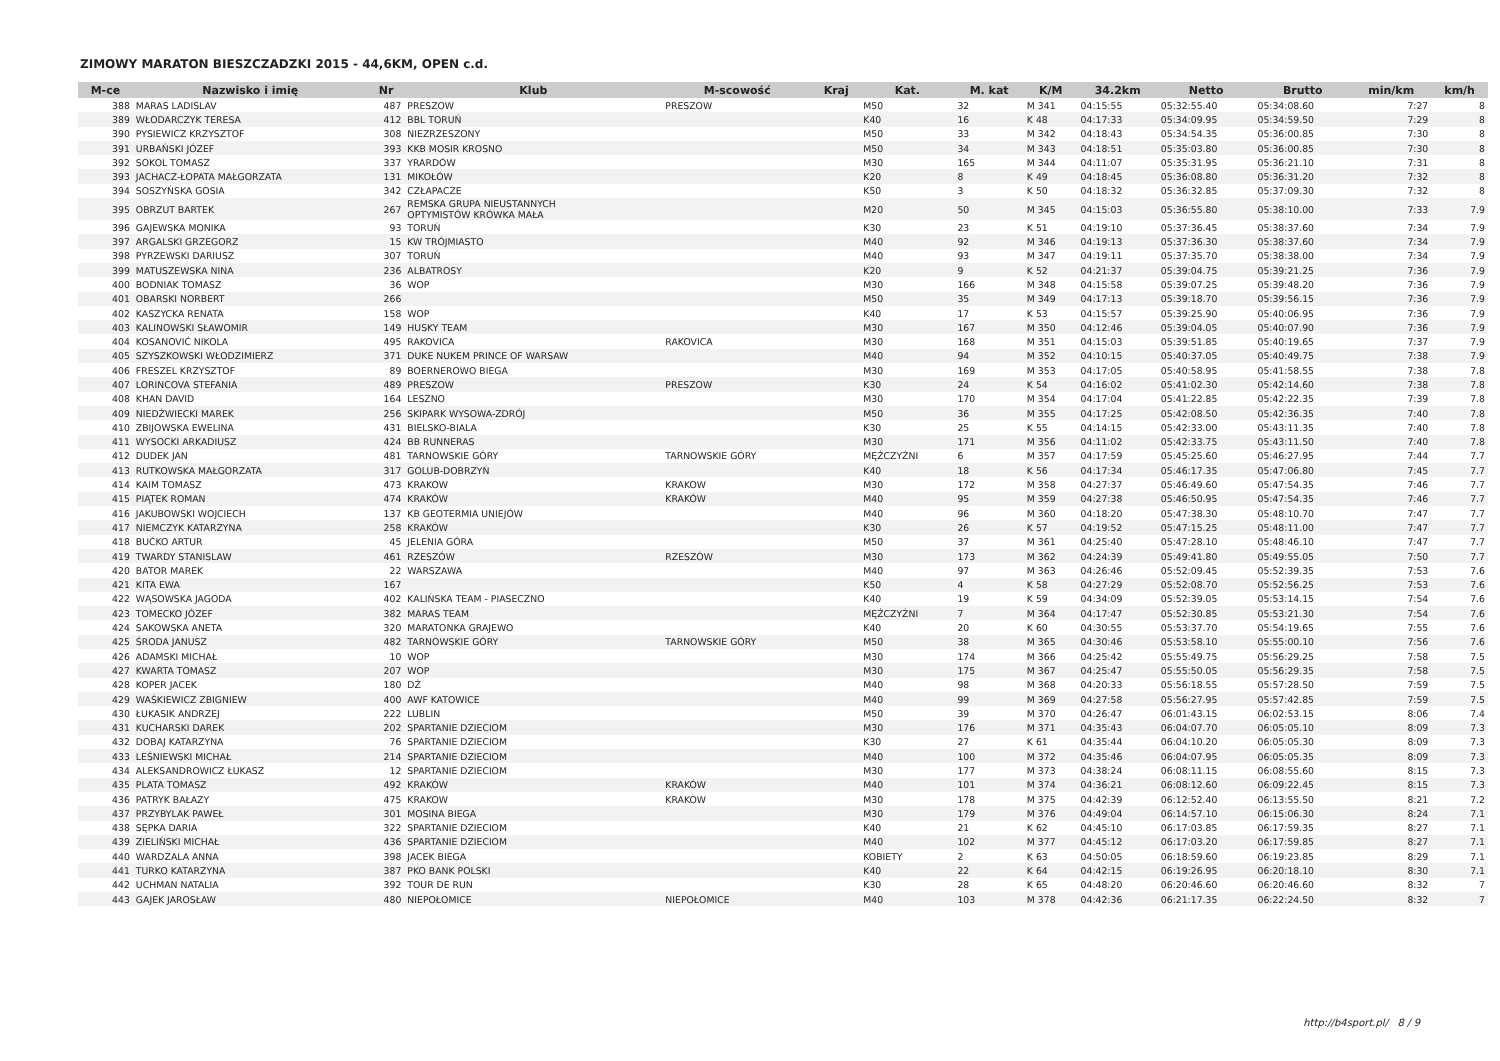ZIMOWY MARATON BIESZCZADZKI 2015 - 44,6KM, OPEN c.d.
| M-ce | Nazwisko i imię | Nr | Klub | M-scowość | Kraj | Kat. | M. kat | K/M | 34.2km | Netto | Brutto | min/km | km/h |
| --- | --- | --- | --- | --- | --- | --- | --- | --- | --- | --- | --- | --- | --- |
| 388 | MARAS LADISLAV | 487 | PRESZOW | PRESZOW | | M50 | 32 | M 341 | 04:15:55 | 05:32:55.40 | 05:34:08.60 | 7:27 | 8 |
| 389 | WŁODARCZYK TERESA | 412 | BBL TORUŃ | | | K40 | 16 | K 48 | 04:17:33 | 05:34:09.95 | 05:34:59.50 | 7:29 | 8 |
| 390 | PYSIEWICZ KRZYSZTOF | 308 | NIEZRZESZONY | | | M50 | 33 | M 342 | 04:18:43 | 05:34:54.35 | 05:36:00.85 | 7:30 | 8 |
| 391 | URBAŃSKI JÓZEF | 393 | KKB MOSIR KROSNO | | | M50 | 34 | M 343 | 04:18:51 | 05:35:03.80 | 05:36:00.85 | 7:30 | 8 |
| 392 | SOKOL TOMASZ | 337 | YRARDÓW | | | M30 | 165 | M 344 | 04:11:07 | 05:35:31.95 | 05:36:21.10 | 7:31 | 8 |
| 393 | JACHACZ-ŁOPATA MAŁGORZATA | 131 | MIKOŁÓW | | | K20 | 8 | K 49 | 04:18:45 | 05:36:08.80 | 05:36:31.20 | 7:32 | 8 |
| 394 | SOSZYŃSKA GOSIA | 342 | CZŁAPACZE | | | K50 | 3 | K 50 | 04:18:32 | 05:36:32.85 | 05:37:09.30 | 7:32 | 8 |
| 395 | OBRZUT BARTEK | 267 | REMSKA GRUPA NIEUSTANNYCH OPTYMISTÓW KRÓWKA MAŁA | | | M20 | 50 | M 345 | 04:15:03 | 05:36:55.80 | 05:38:10.00 | 7:33 | 7.9 |
| 396 | GAJEWSKA MONIKA | 93 | TORUŃ | | | K30 | 23 | K 51 | 04:19:10 | 05:37:36.45 | 05:38:37.60 | 7:34 | 7.9 |
| 397 | ARGALSKI GRZEGORZ | 15 | KW TRÓJMIASTO | | | M40 | 92 | M 346 | 04:19:13 | 05:37:36.30 | 05:38:37.60 | 7:34 | 7.9 |
| 398 | PYRZEWSKI DARIUSZ | 307 | TORUŃ | | | M40 | 93 | M 347 | 04:19:11 | 05:37:35.70 | 05:38:38.00 | 7:34 | 7.9 |
| 399 | MATUSZEWSKA NINA | 236 | ALBATROSY | | | K20 | 9 | K 52 | 04:21:37 | 05:39:04.75 | 05:39:21.25 | 7:36 | 7.9 |
| 400 | BODNIAK TOMASZ | 36 | WOP | | | M30 | 166 | M 348 | 04:15:58 | 05:39:07.25 | 05:39:48.20 | 7:36 | 7.9 |
| 401 | OBARSKI NORBERT | 266 | | | | M50 | 35 | M 349 | 04:17:13 | 05:39:18.70 | 05:39:56.15 | 7:36 | 7.9 |
| 402 | KASZYCKA RENATA | 158 | WOP | | | K40 | 17 | K 53 | 04:15:57 | 05:39:25.90 | 05:40:06.95 | 7:36 | 7.9 |
| 403 | KALINOWSKI SŁAWOMIR | 149 | HUSKY TEAM | | | M30 | 167 | M 350 | 04:12:46 | 05:39:04.05 | 05:40:07.90 | 7:36 | 7.9 |
| 404 | KOSANOVIĆ NIKOLA | 495 | RAKOVICA | RAKOVICA | | M30 | 168 | M 351 | 04:15:03 | 05:39:51.85 | 05:40:19.65 | 7:37 | 7.9 |
| 405 | SZYSZKOWSKI WŁODZIMIERZ | 371 | DUKE NUKEM PRINCE OF WARSAW | | | M40 | 94 | M 352 | 04:10:15 | 05:40:37.05 | 05:40:49.75 | 7:38 | 7.9 |
| 406 | FRESZEL KRZYSZTOF | 89 | BOERNEROWO BIEGA | | | M30 | 169 | M 353 | 04:17:05 | 05:40:58.95 | 05:41:58.55 | 7:38 | 7.8 |
| 407 | LORINCOVA STEFANIA | 489 | PRESZOW | PRESZOW | | K30 | 24 | K 54 | 04:16:02 | 05:41:02.30 | 05:42:14.60 | 7:38 | 7.8 |
| 408 | KHAN DAVID | 164 | LESZNO | | | M30 | 170 | M 354 | 04:17:04 | 05:41:22.85 | 05:42:22.35 | 7:39 | 7.8 |
| 409 | NIEDŹWIECKI MAREK | 256 | SKIPARK WYSOWA-ZDRÓJ | | | M50 | 36 | M 355 | 04:17:25 | 05:42:08.50 | 05:42:36.35 | 7:40 | 7.8 |
| 410 | ZBIJOWSKA EWELINA | 431 | BIELSKO-BIALA | | | K30 | 25 | K 55 | 04:14:15 | 05:42:33.00 | 05:43:11.35 | 7:40 | 7.8 |
| 411 | WYSOCKI ARKADIUSZ | 424 | BB RUNNERAS | | | M30 | 171 | M 356 | 04:11:02 | 05:42:33.75 | 05:43:11.50 | 7:40 | 7.8 |
| 412 | DUDEK JAN | 481 | TARNOWSKIE GÓRY | TARNOWSKIE GÓRY | | MĘŻCZYŹNI | 6 | M 357 | 04:17:59 | 05:45:25.60 | 05:46:27.95 | 7:44 | 7.7 |
| 413 | RUTKOWSKA MAŁGORZATA | 317 | GOLUB-DOBRZYŃ | | | K40 | 18 | K 56 | 04:17:34 | 05:46:17.35 | 05:47:06.80 | 7:45 | 7.7 |
| 414 | KAIM TOMASZ | 473 | KRAKOW | KRAKOW | | M30 | 172 | M 358 | 04:27:37 | 05:46:49.60 | 05:47:54.35 | 7:46 | 7.7 |
| 415 | PIĄTEK ROMAN | 474 | KRAKÓW | KRAKÓW | | M40 | 95 | M 359 | 04:27:38 | 05:46:50.95 | 05:47:54.35 | 7:46 | 7.7 |
| 416 | JAKUBOWSKI WOJCIECH | 137 | KB GEOTERMIA UNIEJÓW | | | M40 | 96 | M 360 | 04:18:20 | 05:47:38.30 | 05:48:10.70 | 7:47 | 7.7 |
| 417 | NIEMCZYK KATARZYNA | 258 | KRAKÓW | | | K30 | 26 | K 57 | 04:19:52 | 05:47:15.25 | 05:48:11.00 | 7:47 | 7.7 |
| 418 | BUĆKO ARTUR | 45 | JELENIA GÓRA | | | M50 | 37 | M 361 | 04:25:40 | 05:47:28.10 | 05:48:46.10 | 7:47 | 7.7 |
| 419 | TWARDY STANISLAW | 461 | RZESZÓW | RZESZÓW | | M30 | 173 | M 362 | 04:24:39 | 05:49:41.80 | 05:49:55.05 | 7:50 | 7.7 |
| 420 | BATOR MAREK | 22 | WARSZAWA | | | M40 | 97 | M 363 | 04:26:46 | 05:52:09.45 | 05:52:39.35 | 7:53 | 7.6 |
| 421 | KITA EWA | 167 | | | | K50 | 4 | K 58 | 04:27:29 | 05:52:08.70 | 05:52:56.25 | 7:53 | 7.6 |
| 422 | WĄSOWSKA JAGODA | 402 | KALIŃSKA TEAM - PIASECZNO | | | K40 | 19 | K 59 | 04:34:09 | 05:52:39.05 | 05:53:14.15 | 7:54 | 7.6 |
| 423 | TOMECKO JÓZEF | 382 | MARAS TEAM | | | MĘŻCZYŹNI | 7 | M 364 | 04:17:47 | 05:52:30.85 | 05:53:21.30 | 7:54 | 7.6 |
| 424 | SAKOWSKA ANETA | 320 | MARATONKA GRAJEWO | | | K40 | 20 | K 60 | 04:30:55 | 05:53:37.70 | 05:54:19.65 | 7:55 | 7.6 |
| 425 | ŚRODA JANUSZ | 482 | TARNOWSKIE GÓRY | TARNOWSKIE GÓRY | | M50 | 38 | M 365 | 04:30:46 | 05:53:58.10 | 05:55:00.10 | 7:56 | 7.6 |
| 426 | ADAMSKI MICHAŁ | 10 | WOP | | | M30 | 174 | M 366 | 04:25:42 | 05:55:49.75 | 05:56:29.25 | 7:58 | 7.5 |
| 427 | KWARTA TOMASZ | 207 | WOP | | | M30 | 175 | M 367 | 04:25:47 | 05:55:50.05 | 05:56:29.35 | 7:58 | 7.5 |
| 428 | KOPER JACEK | 180 | DŻ | | | M40 | 98 | M 368 | 04:20:33 | 05:56:18.55 | 05:57:28.50 | 7:59 | 7.5 |
| 429 | WAŚKIEWICZ ZBIGNIEW | 400 | AWF KATOWICE | | | M40 | 99 | M 369 | 04:27:58 | 05:56:27.95 | 05:57:42.85 | 7:59 | 7.5 |
| 430 | ŁUKASIK ANDRZEJ | 222 | LUBLIN | | | M50 | 39 | M 370 | 04:26:47 | 06:01:43.15 | 06:02:53.15 | 8:06 | 7.4 |
| 431 | KUCHARSKI DAREK | 202 | SPARTANIE DZIECIOM | | | M30 | 176 | M 371 | 04:35:43 | 06:04:07.70 | 06:05:05.10 | 8:09 | 7.3 |
| 432 | DOBAJ KATARZYNA | 76 | SPARTANIE DZIECIOM | | | K30 | 27 | K 61 | 04:35:44 | 06:04:10.20 | 06:05:05.30 | 8:09 | 7.3 |
| 433 | LEŚNIEWSKI MICHAŁ | 214 | SPARTANIE DZIECIOM | | | M40 | 100 | M 372 | 04:35:46 | 06:04:07.95 | 06:05:05.35 | 8:09 | 7.3 |
| 434 | ALEKSANDROWICZ ŁUKASZ | 12 | SPARTANIE DZIECIOM | | | M30 | 177 | M 373 | 04:38:24 | 06:08:11.15 | 06:08:55.60 | 8:15 | 7.3 |
| 435 | PLATA TOMASZ | 492 | KRAKÓW | KRAKÓW | | M40 | 101 | M 374 | 04:36:21 | 06:08:12.60 | 06:09:22.45 | 8:15 | 7.3 |
| 436 | PATRYK BAŁAZY | 475 | KRAKOW | KRAKOW | | M30 | 178 | M 375 | 04:42:39 | 06:12:52.40 | 06:13:55.50 | 8:21 | 7.2 |
| 437 | PRZYBYLAK PAWEŁ | 301 | MOSINA BIEGA | | | M30 | 179 | M 376 | 04:49:04 | 06:14:57.10 | 06:15:06.30 | 8:24 | 7.1 |
| 438 | SĘPKA DARIA | 322 | SPARTANIE DZIECIOM | | | K40 | 21 | K 62 | 04:45:10 | 06:17:03.85 | 06:17:59.35 | 8:27 | 7.1 |
| 439 | ZIELIŃSKI MICHAŁ | 436 | SPARTANIE DZIECIOM | | | M40 | 102 | M 377 | 04:45:12 | 06:17:03.20 | 06:17:59.85 | 8:27 | 7.1 |
| 440 | WARDZALA ANNA | 398 | JACEK BIEGA | | | KOBIETY | 2 | K 63 | 04:50:05 | 06:18:59.60 | 06:19:23.85 | 8:29 | 7.1 |
| 441 | TURKO KATARZYNA | 387 | PKO BANK POLSKI | | | K40 | 22 | K 64 | 04:42:15 | 06:19:26.95 | 06:20:18.10 | 8:30 | 7.1 |
| 442 | UCHMAN NATALIA | 392 | TOUR DE RUN | | | K30 | 28 | K 65 | 04:48:20 | 06:20:46.60 | 06:20:46.60 | 8:32 | 7 |
| 443 | GAJEK JAROSŁAW | 480 | NIEPOŁOMICE | NIEPOŁOMICE | | M40 | 103 | M 378 | 04:42:36 | 06:21:17.35 | 06:22:24.50 | 8:32 | 7 |
http://b4sport.pl/ 8 / 9